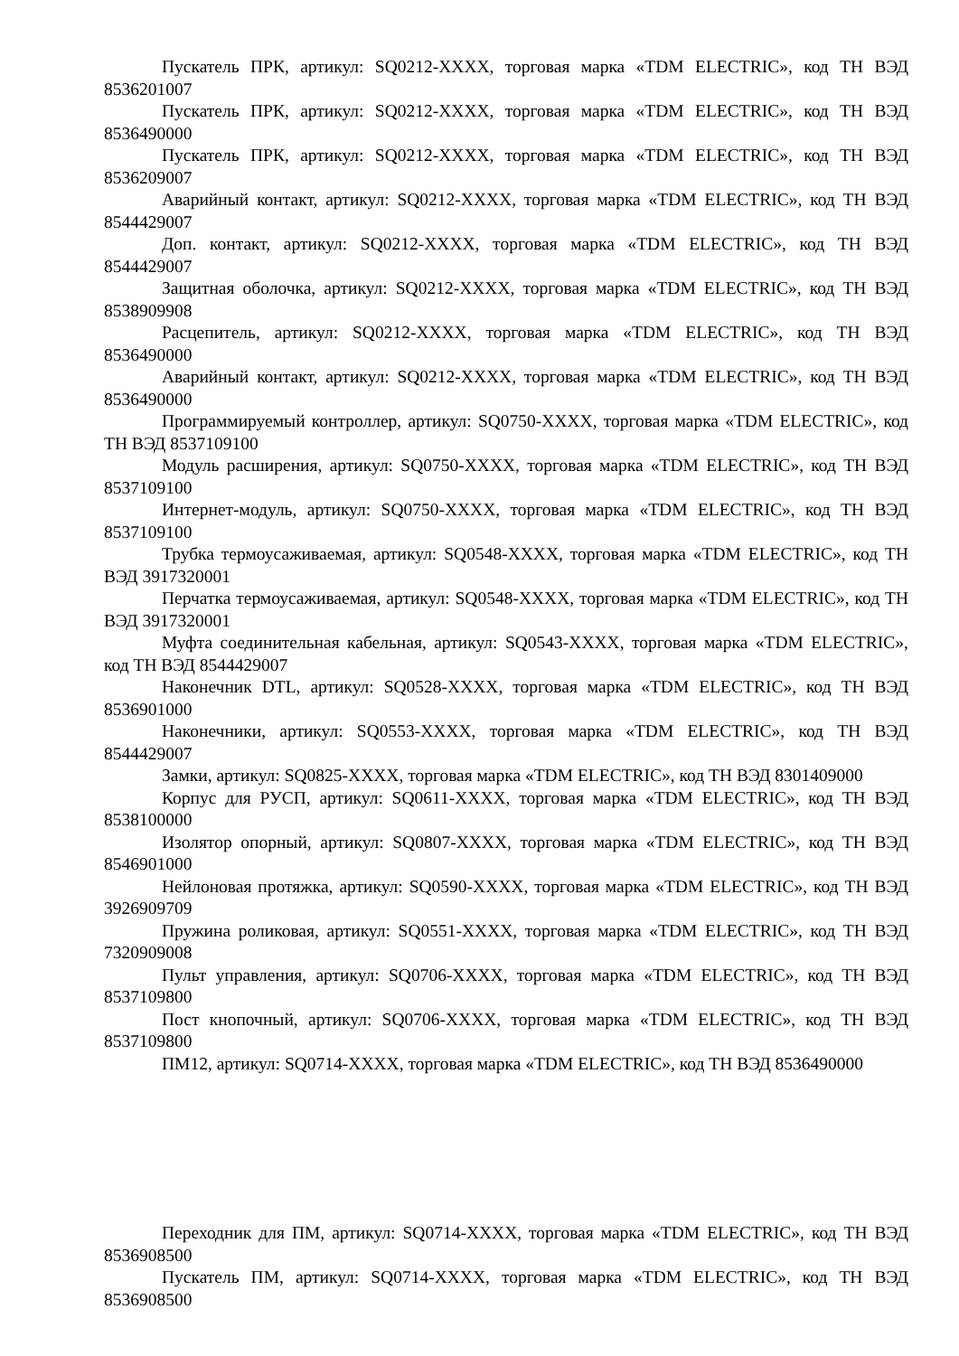Пускатель ПРК, артикул: SQ0212-XXXX, торговая марка «TDM ELECTRIC», код ТН ВЭД 8536201007
Пускатель ПРК, артикул: SQ0212-XXXX, торговая марка «TDM ELECTRIC», код ТН ВЭД 8536490000
Пускатель ПРК, артикул: SQ0212-XXXX, торговая марка «TDM ELECTRIC», код ТН ВЭД 8536209007
Аварийный контакт, артикул: SQ0212-XXXX, торговая марка «TDM ELECTRIC», код ТН ВЭД 8544429007
Доп. контакт, артикул: SQ0212-XXXX, торговая марка «TDM ELECTRIC», код ТН ВЭД 8544429007
Защитная оболочка, артикул: SQ0212-XXXX, торговая марка «TDM ELECTRIC», код ТН ВЭД 8538909908
Расцепитель, артикул: SQ0212-XXXX, торговая марка «TDM ELECTRIC», код ТН ВЭД 8536490000
Аварийный контакт, артикул: SQ0212-XXXX, торговая марка «TDM ELECTRIC», код ТН ВЭД 8536490000
Программируемый контроллер, артикул: SQ0750-XXXX, торговая марка «TDM ELECTRIC», код ТН ВЭД 8537109100
Модуль расширения, артикул: SQ0750-XXXX, торговая марка «TDM ELECTRIC», код ТН ВЭД 8537109100
Интернет-модуль, артикул: SQ0750-XXXX, торговая марка «TDM ELECTRIC», код ТН ВЭД 8537109100
Трубка термоусаживаемая, артикул: SQ0548-XXXX, торговая марка «TDM ELECTRIC», код ТН ВЭД 3917320001
Перчатка термоусаживаемая, артикул: SQ0548-XXXX, торговая марка «TDM ELECTRIC», код ТН ВЭД 3917320001
Муфта соединительная кабельная, артикул: SQ0543-XXXX, торговая марка «TDM ELECTRIC», код ТН ВЭД 8544429007
Наконечник DTL, артикул: SQ0528-XXXX, торговая марка «TDM ELECTRIC», код ТН ВЭД 8536901000
Наконечники, артикул: SQ0553-XXXX, торговая марка «TDM ELECTRIC», код ТН ВЭД 8544429007
Замки, артикул: SQ0825-XXXX, торговая марка «TDM ELECTRIC», код ТН ВЭД 8301409000
Корпус для РУСП, артикул: SQ0611-XXXX, торговая марка «TDM ELECTRIC», код ТН ВЭД 8538100000
Изолятор опорный, артикул: SQ0807-XXXX, торговая марка «TDM ELECTRIC», код ТН ВЭД 8546901000
Нейлоновая протяжка, артикул: SQ0590-XXXX, торговая марка «TDM ELECTRIC», код ТН ВЭД 3926909709
Пружина роликовая, артикул: SQ0551-XXXX, торговая марка «TDM ELECTRIC», код ТН ВЭД 7320909008
Пульт управления, артикул: SQ0706-XXXX, торговая марка «TDM ELECTRIC», код ТН ВЭД 8537109800
Пост кнопочный, артикул: SQ0706-XXXX, торговая марка «TDM ELECTRIC», код ТН ВЭД 8537109800
ПМ12, артикул: SQ0714-XXXX, торговая марка «TDM ELECTRIC», код ТН ВЭД 8536490000
Переходник для ПМ, артикул: SQ0714-XXXX, торговая марка «TDM ELECTRIC», код ТН ВЭД 8536908500
Пускатель ПМ, артикул: SQ0714-XXXX, торговая марка «TDM ELECTRIC», код ТН ВЭД 8536908500